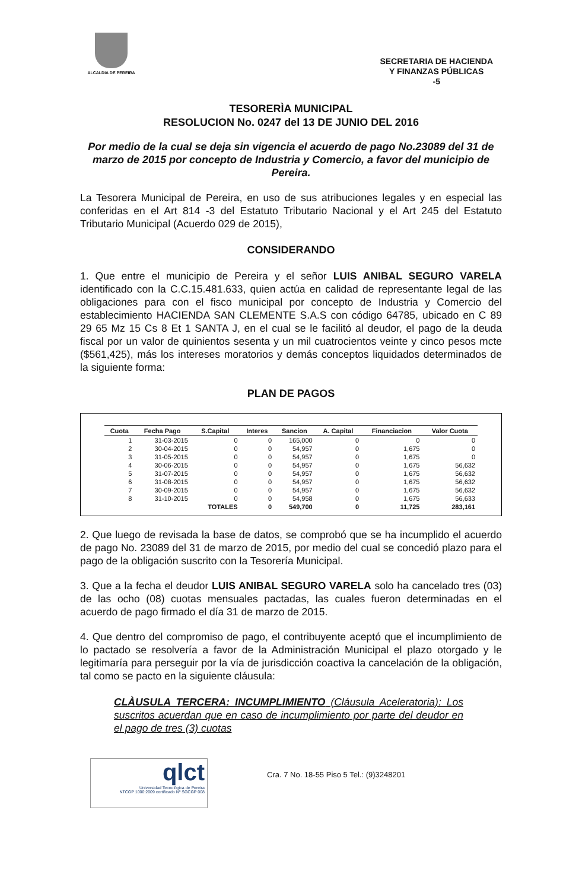ALCALDIA DE PEREIRA
SECRETARIA DE HACIENDA
Y FINANZAS PÚBLICAS
-5
TESORERÌA MUNICIPAL
RESOLUCION No. 0247 del 13 DE JUNIO DEL 2016
Por medio de la cual se deja sin vigencia el acuerdo de pago No.23089 del 31 de marzo de 2015 por concepto de Industria y Comercio, a favor del municipio de Pereira.
La Tesorera Municipal de Pereira, en uso de sus atribuciones legales y en especial las conferidas en el Art 814 -3 del Estatuto Tributario Nacional y el Art 245 del Estatuto Tributario Municipal (Acuerdo 029 de 2015),
CONSIDERANDO
1. Que entre el municipio de Pereira y el señor LUIS ANIBAL SEGURO VARELA identificado con la C.C.15.481.633, quien actúa en calidad de representante legal de las obligaciones para con el fisco municipal por concepto de Industria y Comercio del establecimiento HACIENDA SAN CLEMENTE S.A.S con código 64785, ubicado en C 89 29 65 Mz 15 Cs 8 Et 1 SANTA J, en el cual se le facilitó al deudor, el pago de la deuda fiscal por un valor de quinientos sesenta y un mil cuatrocientos veinte y cinco pesos mcte ($561,425), más los intereses moratorios y demás conceptos liquidados determinados de la siguiente forma:
PLAN DE PAGOS
| Cuota | Fecha Pago | S.Capital | Interes | Sancion | A. Capital | Financiacion | Valor Cuota |
| --- | --- | --- | --- | --- | --- | --- | --- |
| 1 | 31-03-2015 | 0 | 0 | 165,000 | 0 | 0 | 0 |
| 2 | 30-04-2015 | 0 | 0 | 54,957 | 0 | 1,675 | 0 |
| 3 | 31-05-2015 | 0 | 0 | 54,957 | 0 | 1,675 | 0 |
| 4 | 30-06-2015 | 0 | 0 | 54,957 | 0 | 1,675 | 56,632 |
| 5 | 31-07-2015 | 0 | 0 | 54,957 | 0 | 1,675 | 56,632 |
| 6 | 31-08-2015 | 0 | 0 | 54,957 | 0 | 1,675 | 56,632 |
| 7 | 30-09-2015 | 0 | 0 | 54,957 | 0 | 1,675 | 56,632 |
| 8 | 31-10-2015 | 0 | 0 | 54,958 | 0 | 1,675 | 56,633 |
| | | TOTALES | 0 | 549,700 | 0 | 11,725 | 283,161 |
2. Que luego de revisada la base de datos, se comprobó que se ha incumplido el acuerdo de pago No. 23089 del 31 de marzo de 2015, por medio del cual se concedió plazo para el pago de la obligación suscrito con la Tesorería Municipal.
3. Que a la fecha el deudor LUIS ANIBAL SEGURO VARELA solo ha cancelado tres (03) de las ocho (08) cuotas mensuales pactadas, las cuales fueron determinadas en el acuerdo de pago firmado el día 31 de marzo de 2015.
4. Que dentro del compromiso de pago, el contribuyente aceptó que el incumplimiento de lo pactado se resolvería a favor de la Administración Municipal el plazo otorgado y le legitimaría para perseguir por la vía de jurisdicción coactiva la cancelación de la obligación, tal como se pacto en la siguiente cláusula:
CLÀUSULA TERCERA: INCUMPLIMIENTO (Cláusula Aceleratoria): Los suscritos acuerdan que en caso de incumplimiento por parte del deudor en el pago de tres (3) cuotas
qlct
Universidad Tecnológica de Pereira
NTCGP 1000:2009 certificado Nº SGCGP 008
Cra. 7 No. 18-55 Piso 5 Tel.: (9)3248201